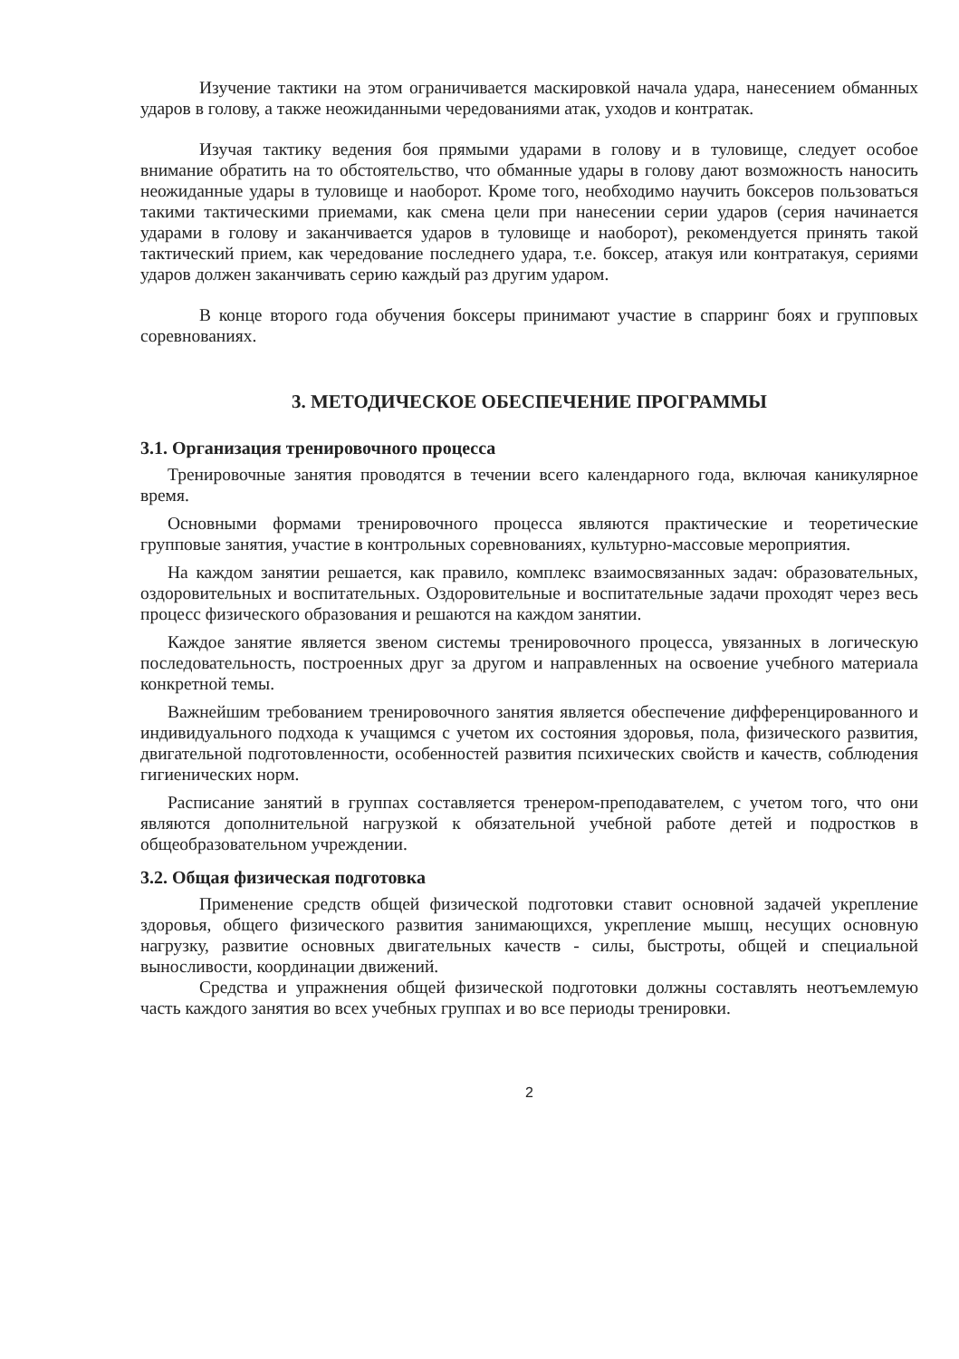Изучение тактики на этом ограничивается маскировкой начала удара, нанесением обманных ударов в голову, а также неожиданными чередованиями атак, уходов и контратак.
Изучая тактику ведения боя прямыми ударами в голову и в туловище, следует особое внимание обратить на то обстоятельство, что обманные удары в голову дают возможность наносить неожиданные удары в туловище и наоборот. Кроме того, необходимо научить боксеров пользоваться такими тактическими приемами, как смена цели при нанесении серии ударов (серия начинается ударами в голову и заканчивается ударов в туловище и наоборот), рекомендуется принять такой тактический прием, как чередование последнего удара, т.е. боксер, атакуя или контратакуя, сериями ударов должен заканчивать серию каждый раз другим ударом.
В конце второго года обучения боксеры принимают участие в спарринг боях и групповых соревнованиях.
3. МЕТОДИЧЕСКОЕ ОБЕСПЕЧЕНИЕ ПРОГРАММЫ
3.1. Организация тренировочного процесса
Тренировочные занятия проводятся в течении всего календарного года, включая каникулярное время.
Основными формами тренировочного процесса являются практические и теоретические групповые занятия, участие в контрольных соревнованиях, культурно-массовые мероприятия.
На каждом занятии решается, как правило, комплекс взаимосвязанных задач: образовательных, оздоровительных и воспитательных. Оздоровительные и воспитательные задачи проходят через весь процесс физического образования и решаются на каждом занятии.
Каждое занятие является звеном системы тренировочного процесса, увязанных в логическую последовательность, построенных друг за другом и направленных на освоение учебного материала конкретной темы.
Важнейшим требованием тренировочного занятия является обеспечение дифференцированного и индивидуального подхода к учащимся с учетом их состояния здоровья, пола, физического развития, двигательной подготовленности, особенностей развития психических свойств и качеств, соблюдения гигиенических норм.
Расписание занятий в группах составляется тренером-преподавателем, с учетом того, что они являются дополнительной нагрузкой к обязательной учебной работе детей и подростков в общеобразовательном учреждении.
3.2. Общая физическая подготовка
Применение средств общей физической подготовки ставит основной задачей укрепление здоровья, общего физического развития занимающихся, укрепление мышц, несущих основную нагрузку, развитие основных двигательных качеств - силы, быстроты, общей и специальной выносливости, координации движений.
Средства и упражнения общей физической подготовки должны составлять неотъемлемую часть каждого занятия во всех учебных группах и во все периоды тренировки.
2